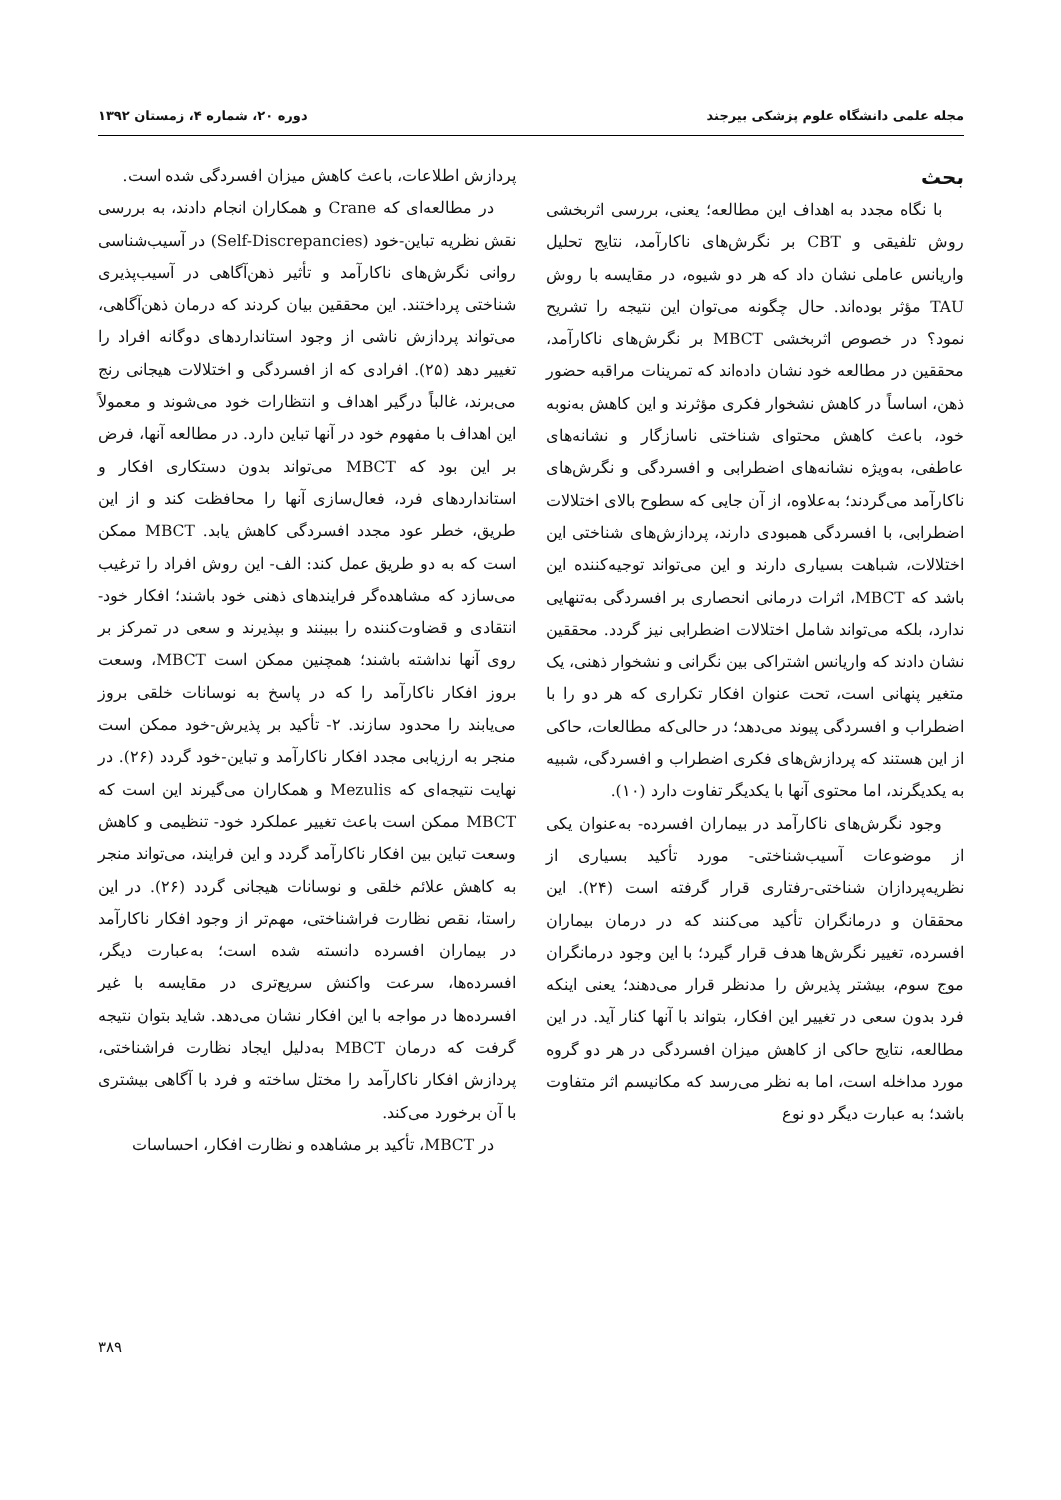مجله علمی دانشگاه علوم پزشکی بیرجند دوره ۲۰، شماره ۴، زمستان ۱۳۹۲
بحث
با نگاه مجدد به اهداف این مطالعه؛ یعنی، بررسی اثربخشی روش تلفیقی و CBT بر نگرش‌های ناکارآمد، نتایج تحلیل واریانس عاملی نشان داد که هر دو شیوه، در مقایسه با روش TAU مؤثر بوده‌اند. حال چگونه می‌توان این نتیجه را تشریح نمود؟ در خصوص اثربخشی MBCT بر نگرش‌های ناکارآمد، محققین در مطالعه خود نشان داده‌اند که تمرینات مراقبه حضور ذهن، اساساً در کاهش نشخوار فکری مؤثرند و این کاهش به‌نوبه خود، باعث کاهش محتوای شناختی ناسازگار و نشانه‌های عاطفی، به‌ویژه نشانه‌های اضطرابی و افسردگی و نگرش‌های ناکارآمد می‌گردند؛ به‌علاوه، از آن جایی که سطوح بالای اختلالات اضطرابی، با افسردگی همبودی دارند، پردازش‌های شناختی این اختلالات، شباهت بسیاری دارند و این می‌تواند توجیه‌کننده این باشد که MBCT، اثرات درمانی انحصاری بر افسردگی به‌تنهایی ندارد، بلکه می‌تواند شامل اختلالات اضطرابی نیز گردد. محققین نشان دادند که واریانس اشتراکی بین نگرانی و نشخوار ذهنی، یک متغیر پنهانی است، تحت عنوان افکار تکراری که هر دو را با اضطراب و افسردگی پیوند می‌دهد؛ در حالی‌که مطالعات، حاکی از این هستند که پردازش‌های فکری اضطراب و افسردگی، شبیه به یکدیگرند، اما محتوی آنها با یکدیگر تفاوت دارد (۱۰).
وجود نگرش‌های ناکارآمد در بیماران افسرده- به‌عنوان یکی از موضوعات آسیب‌شناختی- مورد تأکید بسیاری از نظریه‌پردازان شناختی-رفتاری قرار گرفته است (۲۴). این محققان و درمانگران تأکید می‌کنند که در درمان بیماران افسرده، تغییر نگرش‌ها هدف قرار گیرد؛ با این وجود درمانگران موج سوم، بیشتر پذیرش را مدنظر قرار می‌دهند؛ یعنی اینکه فرد بدون سعی در تغییر این افکار، بتواند با آنها کنار آید. در این مطالعه، نتایج حاکی از کاهش میزان افسردگی در هر دو گروه مورد مداخله است، اما به نظر می‌رسد که مکانیسم اثر متفاوت باشد؛ به عبارت دیگر دو نوع
پردازش اطلاعات، باعث کاهش میزان افسردگی شده است.
در مطالعه‌ای که Crane و همکاران انجام دادند، به بررسی نقش نظریه تباین-خود (Self-Discrepancies) در آسیب‌شناسی روانی نگرش‌های ناکارآمد و تأثیر ذهن‌آگاهی در آسیب‌پذیری شناختی پرداختند. این محققین بیان کردند که درمان ذهن‌آگاهی، می‌تواند پردازش ناشی از وجود استانداردهای دوگانه افراد را تغییر دهد (۲۵). افرادی که از افسردگی و اختلالات هیجانی رنج می‌برند، غالباً درگیر اهداف و انتظارات خود می‌شوند و معمولاً این اهداف با مفهوم خود در آنها تباین دارد. در مطالعه آنها، فرض بر این بود که MBCT می‌تواند بدون دستکاری افکار و استانداردهای فرد، فعال‌سازی آنها را محافظت کند و از این طریق، خطر عود مجدد افسردگی کاهش یابد. MBCT ممکن است که به دو طریق عمل کند: الف- این روش افراد را ترغیب می‌سازد که مشاهده‌گر فرایندهای ذهنی خود باشند؛ افکار خود-انتقادی و قضاوت‌کننده را ببینند و بپذیرند و سعی در تمرکز بر روی آنها نداشته باشند؛ همچنین ممکن است MBCT، وسعت بروز افکار ناکارآمد را که در پاسخ به نوسانات خلقی بروز می‌یابند را محدود سازند. ۲- تأکید بر پذیرش-خود ممکن است منجر به ارزیابی مجدد افکار ناکارآمد و تباین-خود گردد (۲۶). در نهایت نتیجه‌ای که Mezulis و همکاران می‌گیرند این است که MBCT ممکن است باعث تغییر عملکرد خود- تنظیمی و کاهش وسعت تباین بین افکار ناکارآمد گردد و این فرایند، می‌تواند منجر به کاهش علائم خلقی و نوسانات هیجانی گردد (۲۶). در این راستا، نقص نظارت فراشناختی، مهم‌تر از وجود افکار ناکارآمد در بیماران افسرده دانسته شده است؛ به‌عبارت دیگر، افسرده‌ها، سرعت واکنش سریع‌تری در مقایسه با غیر افسرده‌ها در مواجه با این افکار نشان می‌دهد. شاید بتوان نتیجه گرفت که درمان MBCT به‌دلیل ایجاد نظارت فراشناختی، پردازش افکار ناکارآمد را مختل ساخته و فرد با آگاهی بیشتری با آن برخورد می‌کند.
در MBCT، تأکید بر مشاهده و نظارت افکار، احساسات
۳۸۹